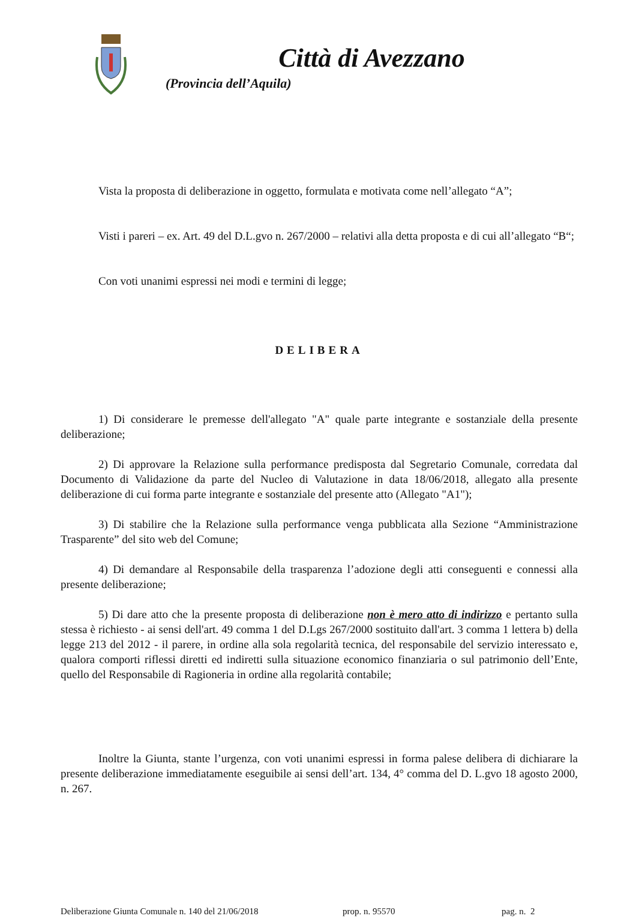Città di Avezzano
(Provincia dell’Aquila)
Vista la proposta di deliberazione in oggetto, formulata e motivata come nell’allegato “A”;
Visti i pareri – ex. Art. 49 del D.L.gvo n. 267/2000 – relativi alla detta proposta e di cui all’allegato “B“;
Con voti unanimi espressi nei modi e termini di legge;
DELIBERA
1) Di considerare le premesse dell'allegato "A" quale parte integrante e sostanziale della presente deliberazione;
2) Di approvare la Relazione sulla performance predisposta dal Segretario Comunale, corredata dal Documento di Validazione da parte del Nucleo di Valutazione in data 18/06/2018, allegato alla presente deliberazione di cui forma parte integrante e sostanziale del presente atto (Allegato "A1");
3) Di stabilire che la Relazione sulla performance venga pubblicata alla Sezione “Amministrazione Trasparente” del sito web del Comune;
4) Di demandare al Responsabile della trasparenza l’adozione degli atti conseguenti e connessi alla presente deliberazione;
5) Di dare atto che la presente proposta di deliberazione non è mero atto di indirizzo e pertanto sulla stessa è richiesto - ai sensi dell'art. 49 comma 1 del D.Lgs 267/2000 sostituito dall'art. 3 comma 1 lettera b) della legge 213 del 2012 - il parere, in ordine alla sola regolarità tecnica, del responsabile del servizio interessato e, qualora comporti riflessi diretti ed indiretti sulla situazione economico finanziaria o sul patrimonio dell’Ente, quello del Responsabile di Ragioneria in ordine alla regolarità contabile;
Inoltre la Giunta, stante l’urgenza, con voti unanimi espressi in forma palese delibera di dichiarare la presente deliberazione immediatamente eseguibile ai sensi dell’art. 134, 4° comma del D. L.gvo 18 agosto 2000, n. 267.
Deliberazione Giunta Comunale n. 140 del 21/06/2018 prop. n. 95570 pag. n. 2